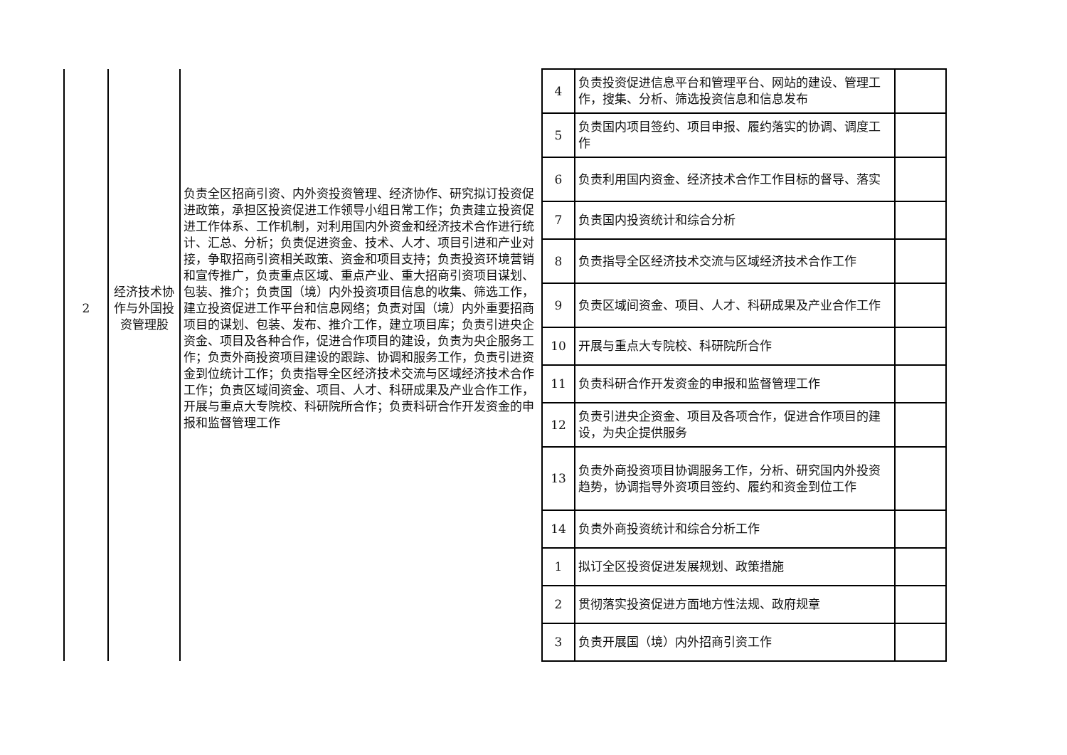| 2 | 经济技术协作与外国投资管理股 | 负责全区招商引资、内外资投资管理、经济协作、研究拟订投资促进政策，承担区投资促进工作领导小组日常工作；负责建立投资促进工作体系、工作机制，对利用国内外资金和经济技术合作进行统计、汇总、分析；负责促进资金、技术、人才、项目引进和产业对接，争取招商引资相关政策、资金和项目支持；负责投资环境营销和宣传推广，负责重点区域、重点产业、重大招商引资项目谋划、包装、推介；负责国（境）内外投资项目信息的收集、筛选工作，建立投资促进工作平台和信息网络；负责对国（境）内外重要招商项目的谋划、包装、发布、推介工作，建立项目库；负责引进央企资金、项目及各种合作，促进合作项目的建设，负责为央企服务工作；负责外商投资项目建设的跟踪、协调和服务工作，负责引进资金到位统计工作；负责指导全区经济技术交流与区域经济技术合作工作；负责区域间资金、项目、人才、科研成果及产业合作工作，开展与重点大专院校、科研院所合作；负责科研合作开发资金的申报和监督管理工作 | 4 | 负责投资促进信息平台和管理平台、网站的建设、管理工作，搜集、分析、筛选投资信息和信息发布 | |
| | | | 5 | 负责国内项目签约、项目申报、履约落实的协调、调度工作 | |
| | | | 6 | 负责利用国内资金、经济技术合作工作目标的督导、落实 | |
| | | | 7 | 负责国内投资统计和综合分析 | |
| | | | 8 | 负责指导全区经济技术交流与区域经济技术合作工作 | |
| | | | 9 | 负责区域间资金、项目、人才、科研成果及产业合作工作 | |
| | | | 10 | 开展与重点大专院校、科研院所合作 | |
| | | | 11 | 负责科研合作开发资金的申报和监督管理工作 | |
| | | | 12 | 负责引进央企资金、项目及各项合作，促进合作项目的建设，为央企提供服务 | |
| | | | 13 | 负责外商投资项目协调服务工作，分析、研究国内外投资趋势，协调指导外资项目签约、履约和资金到位工作 | |
| | | | 14 | 负责外商投资统计和综合分析工作 | |
| | | | 1 | 拟订全区投资促进发展规划、政策措施 | |
| | | | 2 | 贯彻落实投资促进方面地方性法规、政府规章 | |
| | | | 3 | 负责开展国（境）内外招商引资工作 | |